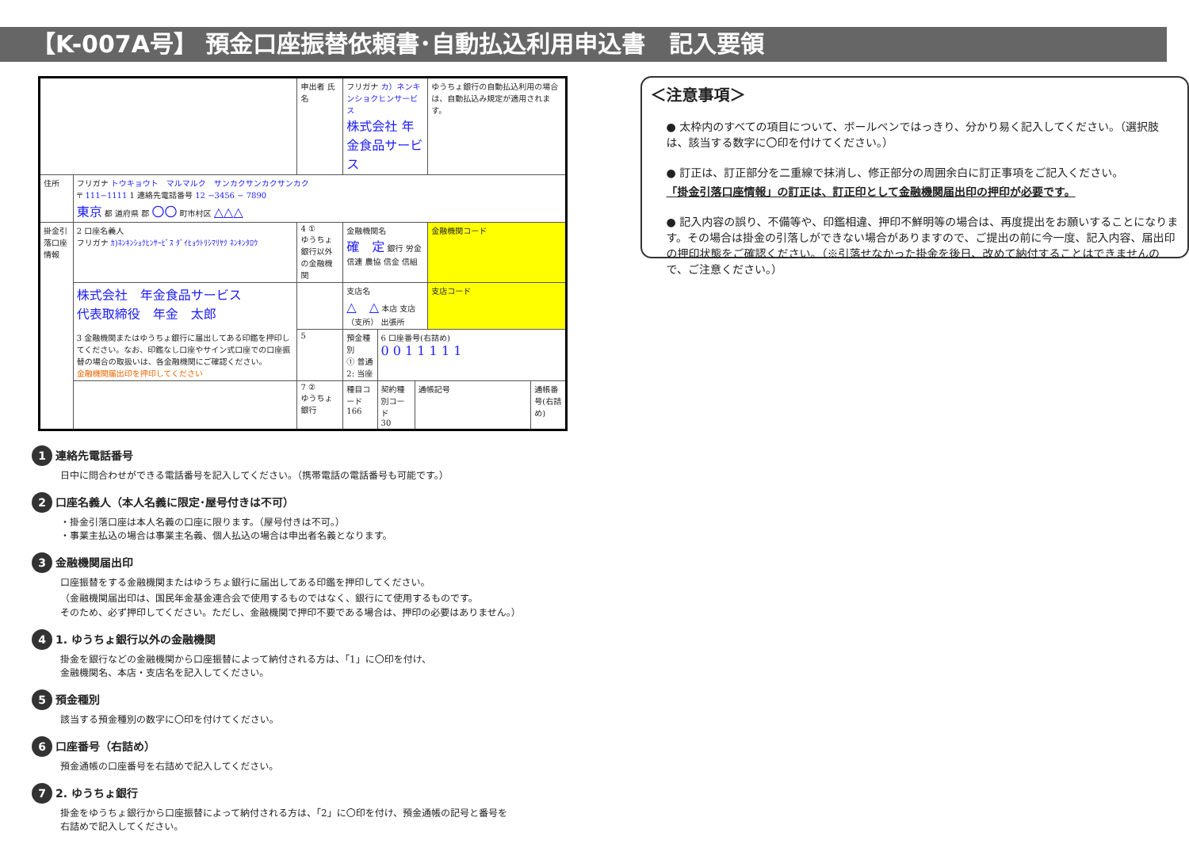【K-007A号】 預金口座振替依頼書･自動払込利用申込書　記入要領
| | | 申出者 氏名 | フリガナ カ）ネンキンショクヒンサービス 株式会社 年金食品サービス | | | ゆうちょ銀行の自動払込利用の場合は、自動払込み規定が適用されます。 | |
| 住所 | フリガナ トウキョウト マルマルク サンカクサンカクサンカク 〒 111−1111 1 連絡先電話番号 12 −3456 − 7890 東京 都 道府県 郡 〇〇 町市村区 △△△ | | | | | | |
| 掛金引落口座情報 | 2 口座名義人 フリガナ ｶ)ﾈﾝｷﾝｼｮｸﾋﾝｻｰﾋﾞｽ ﾀﾞｲﾋｮｳﾄﾘｼﾏﾘﾔｸ ﾈﾝｷﾝﾀﾛｳ | 4 ① ゆうちょ銀行以外の金融機関 | 金融機関名 確 定 銀行 労金 信連 農協 信金 信組 | | | 金融機関コード | |
| | 株式会社 年金食品サービス 代表取締役 年金 太郎 3 金融機関またはゆうちょ銀行に届出してある印鑑を押印してください。なお、印鑑なし口座やサイン式口座での口座振替の場合の取扱いは、各金融機関にご確認ください。 金融機関届出印を押印してください | | 支店名 △ △ 本店 支店（支所） 出張所 | | | 支店コード | |
| | | 5 | 預金種別 ① 普通 2: 当座 | 6 口座番号(右詰め) 0 0 1 1 1 1 1 | | | |
| | | 7 ② ゆうちょ銀行 | 種目コード 166 | 契約種別コード 30 | 通帳記号 | | 通帳番号(右詰め) |
＜注意事項＞
● 太枠内のすべての項目について、ボールペンではっきり、分かり易く記入してください。（選択肢は、該当する数字に〇印を付けてください。）
● 訂正は、訂正部分を二重線で抹消し、修正部分の周囲余白に訂正事項をご記入ください。
「掛金引落口座情報」の訂正は、訂正印として金融機関届出印の押印が必要です。
● 記入内容の誤り、不備等や、印鑑相違、押印不鮮明等の場合は、再度提出をお願いすることになります。その場合は掛金の引落しができない場合がありますので、ご提出の前に今一度、記入内容、届出印の押印状態をご確認ください。（※引落せなかった掛金を後日、改めて納付することはできませんので、ご注意ください。）
1 連絡先電話番号
日中に問合わせができる電話番号を記入してください。（携帯電話の電話番号も可能です。）
2 口座名義人（本人名義に限定･屋号付きは不可）
・掛金引落口座は本人名義の口座に限ります。（屋号付きは不可。）
・事業主払込の場合は事業主名義、個人払込の場合は申出者名義となります。
3 金融機関届出印
口座振替をする金融機関またはゆうちょ銀行に届出してある印鑑を押印してください。
（金融機関届出印は、国民年金基金連合会で使用するものではなく、銀行にて使用するものです。
そのため、必ず押印してください。ただし、金融機関で押印不要である場合は、押印の必要はありません。）
4 1. ゆうちょ銀行以外の金融機関
掛金を銀行などの金融機関から口座振替によって納付される方は、「1」に〇印を付け、
金融機関名、本店・支店名を記入してください。
5 預金種別
該当する預金種別の数字に〇印を付けてください。
6 口座番号（右詰め）
預金通帳の口座番号を右詰めで記入してください。
7 2. ゆうちょ銀行
掛金をゆうちょ銀行から口座振替によって納付される方は、「2」に〇印を付け、預金通帳の記号と番号を
右詰めで記入してください。